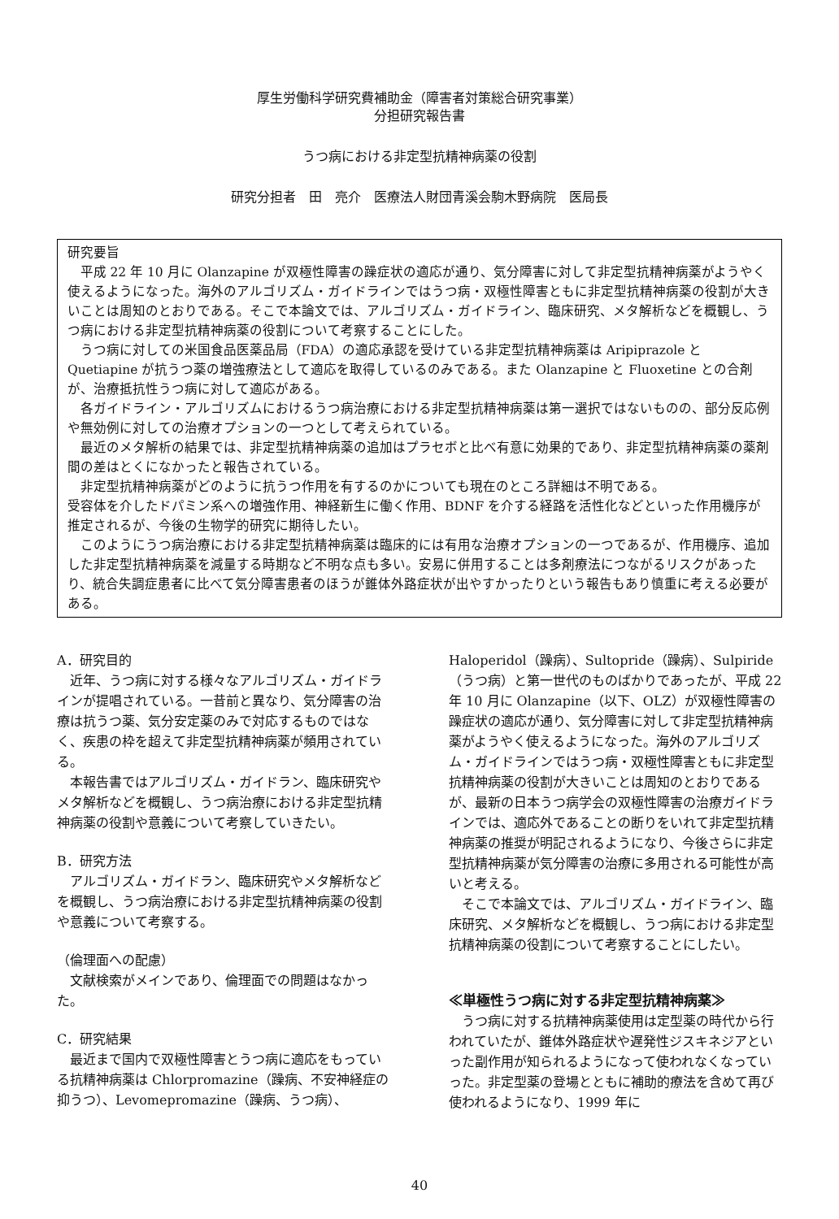厚生労働科学研究費補助金（障害者対策総合研究事業）
分担研究報告書
うつ病における非定型抗精神病薬の役割
研究分担者　田　亮介　医療法人財団青溪会駒木野病院　医局長
研究要旨
平成 22 年 10 月に Olanzapine が双極性障害の躁症状の適応が通り、気分障害に対して非定型抗精神病薬がようやく使えるようになった。海外のアルゴリズム・ガイドラインではうつ病・双極性障害ともに非定型抗精神病薬の役割が大きいことは周知のとおりである。そこで本論文では、アルゴリズム・ガイドライン、臨床研究、メタ解析などを概観し、うつ病における非定型抗精神病薬の役割について考察することにした。
うつ病に対しての米国食品医薬品局（FDA）の適応承認を受けている非定型抗精神病薬は Aripiprazole と Quetiapine が抗うつ薬の増強療法として適応を取得しているのみである。また Olanzapine と Fluoxetine との合剤が、治療抵抗性うつ病に対して適応がある。
各ガイドライン・アルゴリズムにおけるうつ病治療における非定型抗精神病薬は第一選択ではないものの、部分反応例や無効例に対しての治療オプションの一つとして考えられている。
最近のメタ解析の結果では、非定型抗精神病薬の追加はプラセボと比べ有意に効果的であり、非定型抗精神病薬の薬剤間の差はとくになかったと報告されている。
非定型抗精神病薬がどのように抗うつ作用を有するのかについても現在のところ詳細は不明である。
受容体を介したドパミン系への増強作用、神経新生に働く作用、BDNF を介する経路を活性化などといった作用機序が推定されるが、今後の生物学的研究に期待したい。
このようにうつ病治療における非定型抗精神病薬は臨床的には有用な治療オプションの一つであるが、作用機序、追加した非定型抗精神病薬を減量する時期など不明な点も多い。安易に併用することは多剤療法につながるリスクがあったり、統合失調症患者に比べて気分障害患者のほうが錐体外路症状が出やすかったりという報告もあり慎重に考える必要がある。
A．研究目的
近年、うつ病に対する様々なアルゴリズム・ガイドラインが提唱されている。一昔前と異なり、気分障害の治療は抗うつ薬、気分安定薬のみで対応するものではなく、疾患の枠を超えて非定型抗精神病薬が頻用されている。
本報告書ではアルゴリズム・ガイドラン、臨床研究やメタ解析などを概観し、うつ病治療における非定型抗精神病薬の役割や意義について考察していきたい。
B．研究方法
アルゴリズム・ガイドラン、臨床研究やメタ解析などを概観し、うつ病治療における非定型抗精神病薬の役割や意義について考察する。
（倫理面への配慮）
文献検索がメインであり、倫理面での問題はなかった。
C．研究結果
最近まで国内で双極性障害とうつ病に適応をもっている抗精神病薬は Chlorpromazine（躁病、不安神経症の抑うつ）、Levomepromazine（躁病、うつ病）、
Haloperidol（躁病）、Sultopride（躁病）、Sulpiride（うつ病）と第一世代のものばかりであったが、平成 22 年 10 月に Olanzapine（以下、OLZ）が双極性障害の躁症状の適応が通り、気分障害に対して非定型抗精神病薬がようやく使えるようになった。海外のアルゴリズム・ガイドラインではうつ病・双極性障害ともに非定型抗精神病薬の役割が大きいことは周知のとおりであるが、最新の日本うつ病学会の双極性障害の治療ガイドラインでは、適応外であることの断りをいれて非定型抗精神病薬の推奨が明記されるようになり、今後さらに非定型抗精神病薬が気分障害の治療に多用される可能性が高いと考える。
そこで本論文では、アルゴリズム・ガイドライン、臨床研究、メタ解析などを概観し、うつ病における非定型抗精神病薬の役割について考察することにしたい。
≪単極性うつ病に対する非定型抗精神病薬≫
うつ病に対する抗精神病薬使用は定型薬の時代から行われていたが、錐体外路症状や遅発性ジスキネジアといった副作用が知られるようになって使われなくなっていった。非定型薬の登場とともに補助的療法を含めて再び使われるようになり、1999 年に
40